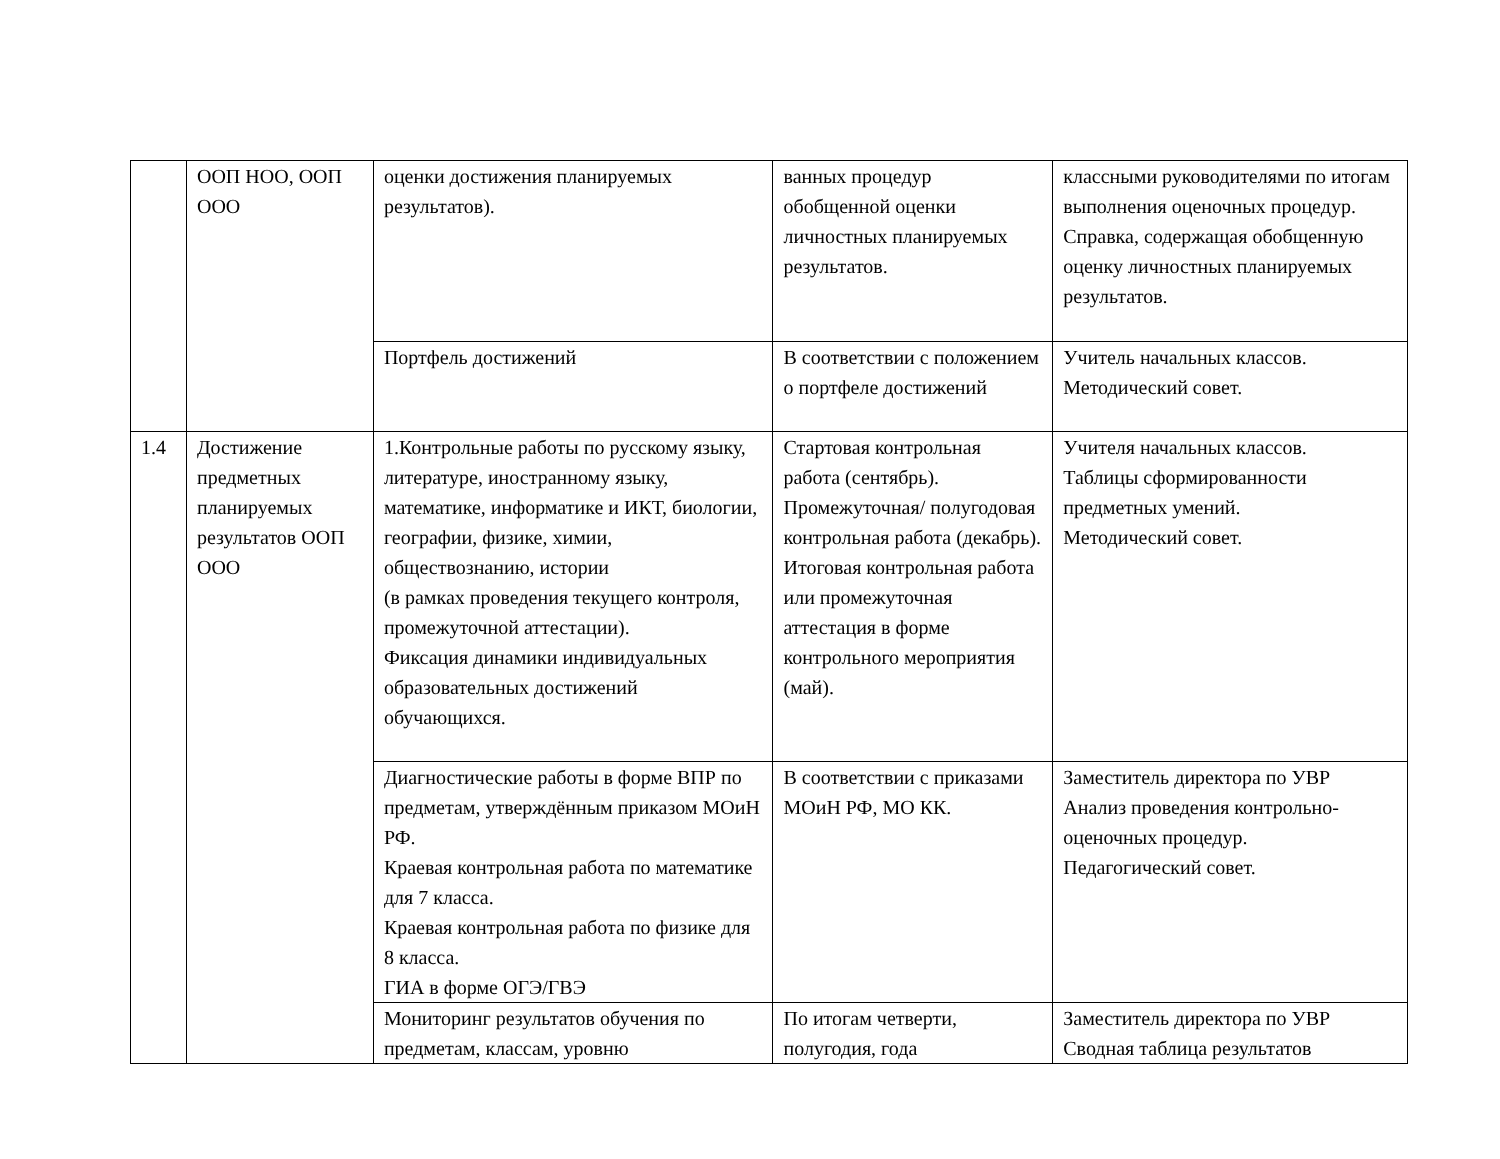| | ООП НОО, ООП ООО | оценки достижения планируемых результатов). | ванных процедур обобщенной оценки личностных планируемых результатов. | классными руководителями по итогам выполнения оценочных процедур. Справка, содержащая обобщенную оценку личностных планируемых результатов. |
| | | Портфель достижений | В соответствии с положением о портфеле достижений | Учитель начальных классов. Методический совет. |
| 1.4 | Достижение предметных планируемых результатов ООП ООО | 1.Контрольные работы по русскому языку, литературе, иностранному языку, математике, информатике и ИКТ, биологии, географии, физике, химии, обществознанию, истории (в рамках проведения текущего контроля, промежуточной аттестации). Фиксация динамики индивидуальных образовательных достижений обучающихся. | Стартовая контрольная работа (сентябрь). Промежуточная/ полугодовая контрольная работа (декабрь). Итоговая контрольная работа или промежуточная аттестация в форме контрольного мероприятия (май). | Учителя начальных классов. Таблицы сформированности предметных умений. Методический совет. |
| | | Диагностические работы в форме ВПР по предметам, утверждённым приказом МОиН РФ. Краевая контрольная работа по математике для 7 класса. Краевая контрольная работа по физике для 8 класса. ГИА в форме ОГЭ/ГВЭ | В соответствии с приказами МОиН РФ, МО КК. | Заместитель директора по УВР Анализ проведения контрольно-оценочных процедур. Педагогический совет. |
| | | Мониторинг результатов обучения по предметам, классам, уровню | По итогам четверти, полугодия, года | Заместитель директора по УВР Сводная таблица результатов |